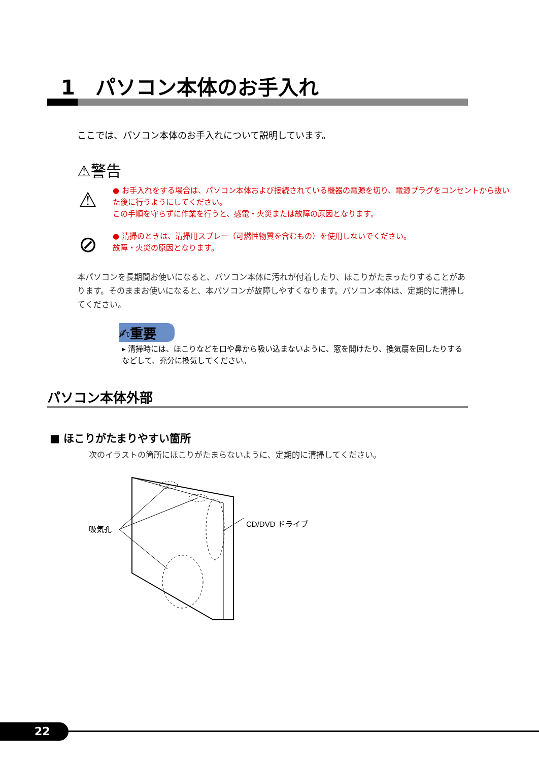1　パソコン本体のお手入れ
ここでは、パソコン本体のお手入れについて説明しています。
⚠警告
● お手入れをする場合は、パソコン本体および接続されている機器の電源を切り、電源プラグをコンセントから抜いた後に行うようにしてください。
この手順を守らずに作業を行うと、感電・火災または故障の原因となります。
⚠
● 清掃のときは、清掃用スプレー（可燃性物質を含むもの）を使用しないでください。
故障・火災の原因となります。
⊘
本パソコンを長期間お使いになると、パソコン本体に汚れが付着したり、ほこりがたまったりすることがあります。そのままお使いになると、本パソコンが故障しやすくなります。パソコン本体は、定期的に清掃してください。
✍重要
▸ 清掃時には、ほこりなどを口や鼻から吸い込まないように、窓を開けたり、換気扇を回したりするなどして、充分に換気してください。
パソコン本体外部
■ ほこりがたまりやすい箇所
次のイラストの箇所にほこりがたまらないように、定期的に清掃してください。
吸気孔
CD/DVD ドライブ
22